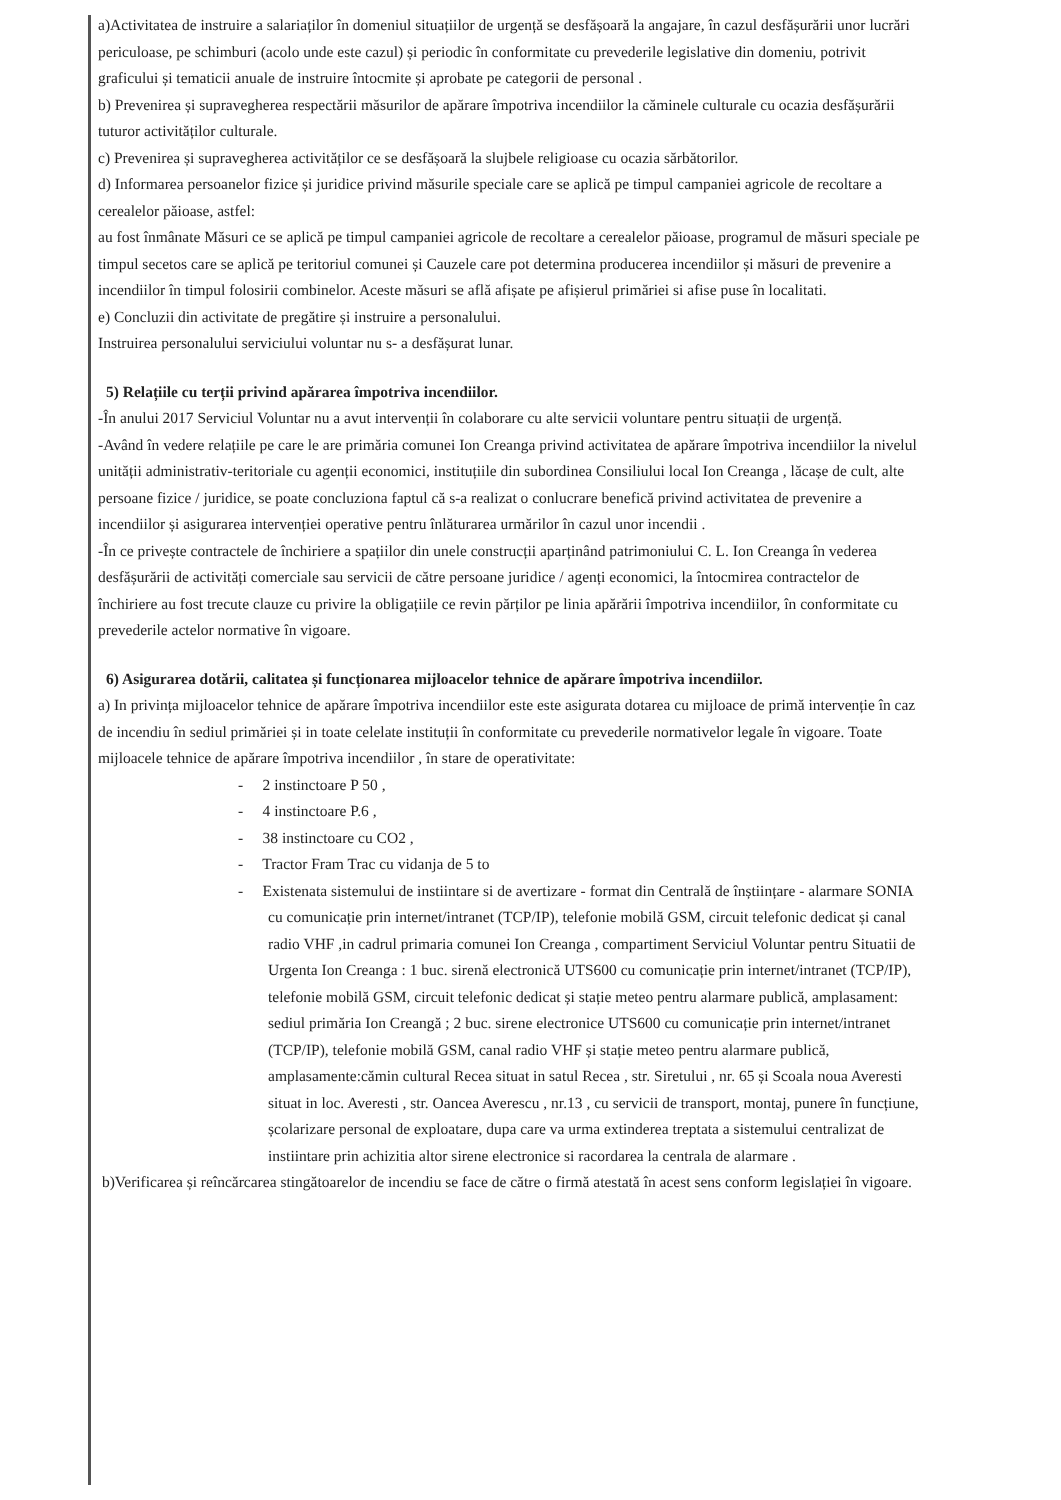a)Activitatea de instruire a salariaților în domeniul situațiilor de urgență se desfășoară la angajare, în cazul desfășurării unor lucrări periculoase, pe schimburi (acolo unde este cazul) și periodic în conformitate cu prevederile legislative din domeniu, potrivit graficului și tematicii anuale de instruire întocmite și aprobate pe categorii de personal .
b) Prevenirea și supravegherea respectării măsurilor de apărare împotriva incendiilor la căminele culturale cu ocazia desfășurării tuturor activităților culturale.
c) Prevenirea și supravegherea activităților ce se desfășoară la slujbele religioase cu ocazia sărbătorilor.
d) Informarea persoanelor fizice și juridice privind măsurile speciale care se aplică pe timpul campaniei agricole de recoltare a cerealelor păioase, astfel:
au fost înmânate Măsuri ce se aplică pe timpul campaniei agricole de recoltare a cerealelor păioase, programul de măsuri speciale pe timpul secetos care se aplică pe teritoriul comunei și Cauzele care pot determina producerea incendiilor și măsuri de prevenire a incendiilor în timpul folosirii combinelor. Aceste măsuri se află afișate pe afișierul primăriei si afise puse în localitati.
e) Concluzii din activitate de pregătire și instruire a personalului.
Instruirea personalului serviciului voluntar nu s- a desfășurat lunar.
5) Relațiile cu terții privind apărarea împotriva incendiilor.
-În anului 2017 Serviciul Voluntar nu a avut intervenții în colaborare cu alte servicii voluntare pentru situații de urgență.
-Având în vedere relațiile pe care le are primăria comunei Ion Creanga privind activitatea de apărare împotriva incendiilor la nivelul unității administrativ-teritoriale cu agenții economici, instituțiile din subordinea Consiliului local Ion Creanga , lăcașe de cult, alte persoane fizice / juridice, se poate concluziona faptul că s-a realizat o conlucrare benefică privind activitatea de prevenire a incendiilor și asigurarea intervenției operative pentru înlăturarea urmărilor în cazul unor incendii .
-În ce privește contractele de închiriere a spațiilor din unele construcții aparținând patrimoniului C. L. Ion Creanga în vederea desfășurării de activități comerciale sau servicii de către persoane juridice / agenți economici, la întocmirea contractelor de închiriere au fost trecute clauze cu privire la obligațiile ce revin părților pe linia apărării împotriva incendiilor, în conformitate cu prevederile actelor normative în vigoare.
6) Asigurarea dotării, calitatea și funcționarea mijloacelor tehnice de apărare împotriva incendiilor.
a) In privința mijloacelor tehnice de apărare împotriva incendiilor este este asigurata dotarea cu mijloace de primă intervenție în caz de incendiu în sediul primăriei și in toate celelate instituții în conformitate cu prevederile normativelor legale în vigoare. Toate mijloacele tehnice de apărare împotriva incendiilor , în stare de operativitate:
- 2 instinctoare P 50 ,
- 4 instinctoare P.6 ,
- 38 instinctoare cu CO2 ,
- Tractor Fram Trac cu vidanja de 5 to
- Existenata sistemului de instiintare si de avertizare - format din Centrală de înștiințare - alarmare SONIA cu comunicație prin internet/intranet (TCP/IP), telefonie mobilă GSM, circuit telefonic dedicat și canal radio VHF ,in cadrul primaria comunei Ion Creanga , compartiment Serviciul Voluntar pentru Situatii de Urgenta Ion Creanga : 1 buc. sirenă electronică UTS600 cu comunicație prin internet/intranet (TCP/IP), telefonie mobilă GSM, circuit telefonic dedicat și stație meteo pentru alarmare publică, amplasament: sediul primăria Ion Creangă ; 2 buc. sirene electronice UTS600 cu comunicație prin internet/intranet (TCP/IP), telefonie mobilă GSM, canal radio VHF și stație meteo pentru alarmare publică, amplasamente:cămin cultural Recea situat in satul Recea , str. Siretului , nr. 65 și Scoala noua Averesti situat in loc. Averesti , str. Oancea Averescu , nr.13 , cu servicii de transport, montaj, punere în funcțiune, școlarizare personal de exploatare, dupa care va urma extinderea treptata a sistemului centralizat de instiintare prin achizitia altor sirene electronice si racordarea la centrala de alarmare .
b)Verificarea și reîncărcarea stingătoarelor de incendiu se face de către o firmă atestată în acest sens conform legislației în vigoare.